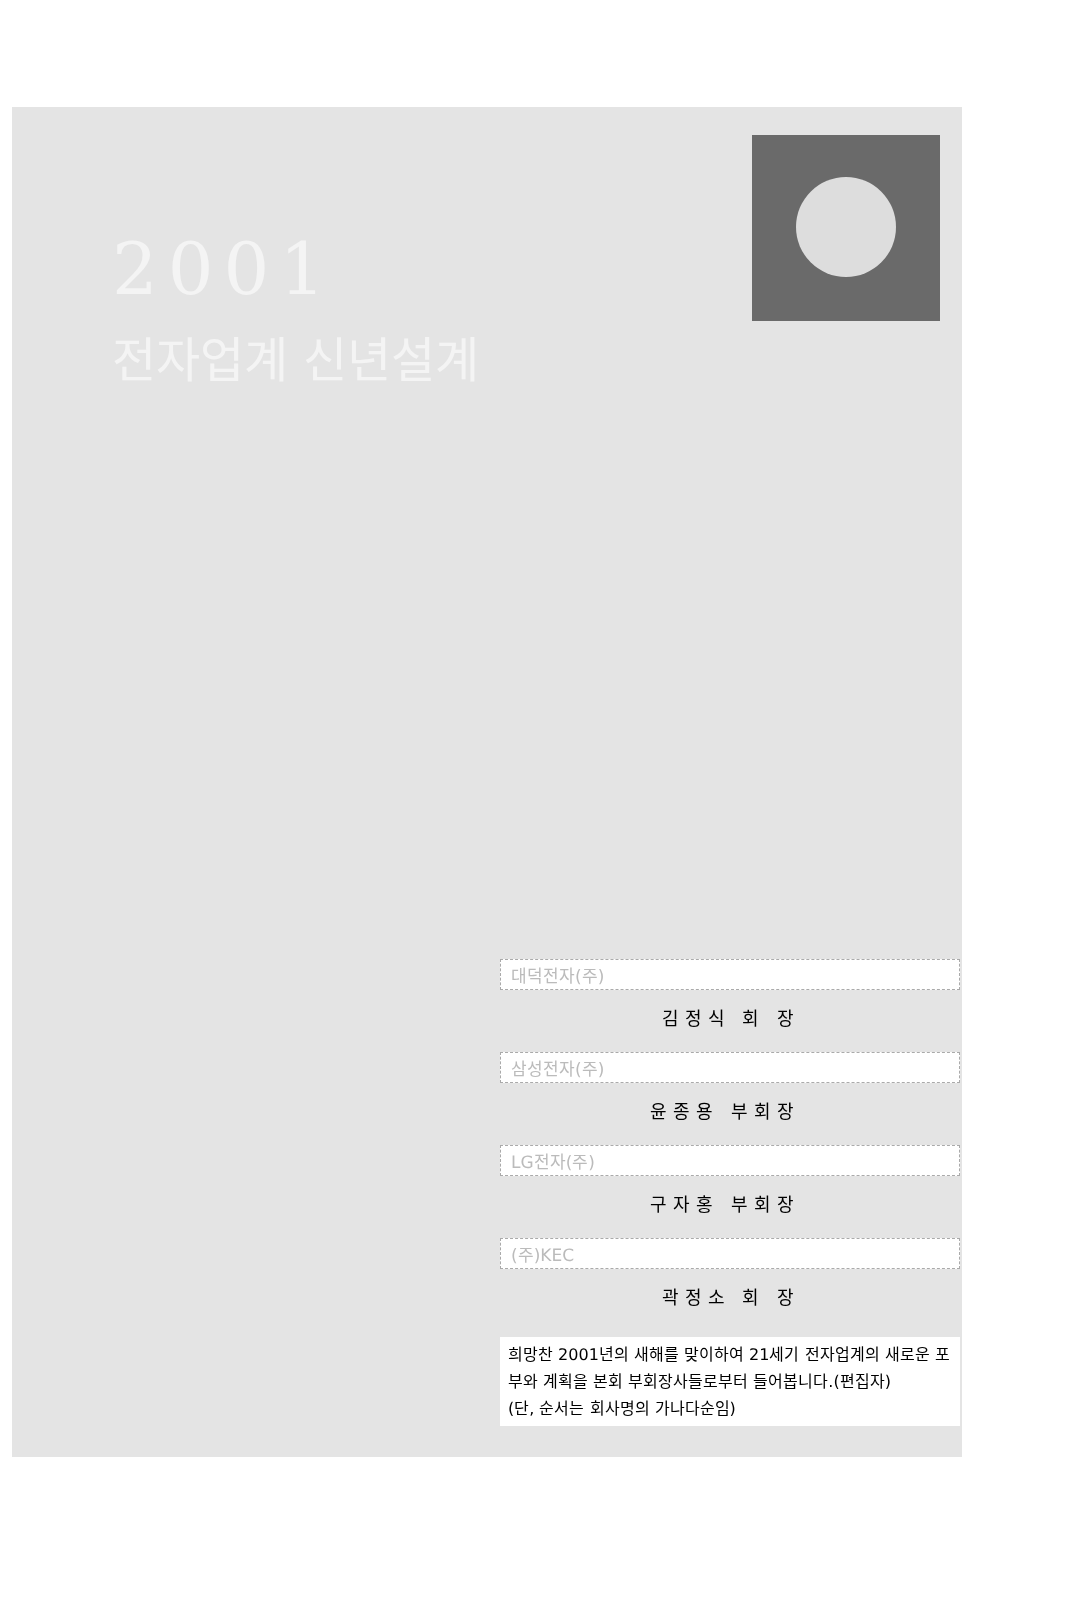2001
전자업계 신년설계
대덕전자(주)
김정식 회 장
삼성전자(주)
윤종용 부회장
LG전자(주)
구자홍 부회장
(주)KEC
곽정소 회 장
희망찬 2001년의 새해를 맞이하여 21세기 전자업계의 새로운 포부와 계획을 본회 부회장사들로부터 들어봅니다.(편집자)
(단, 순서는 회사명의 가나다순임)